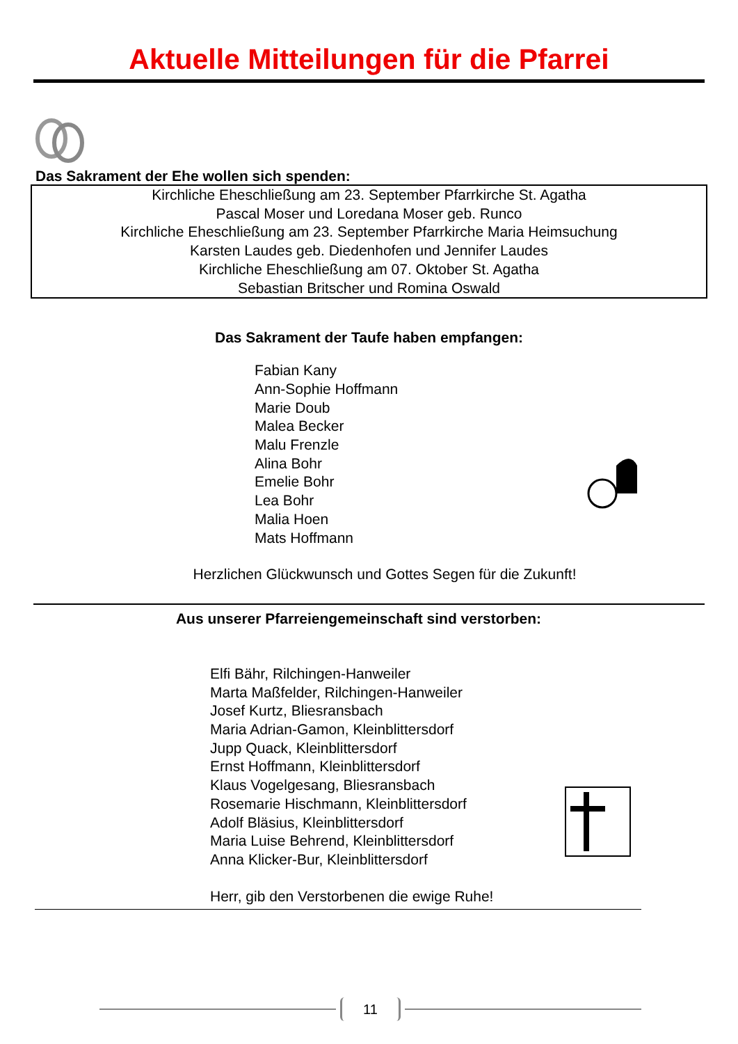Aktuelle Mitteilungen für die Pfarrei
Das Sakrament der Ehe wollen sich spenden:
Kirchliche Eheschließung am 23. September Pfarrkirche St. Agatha
Pascal Moser und Loredana Moser geb. Runco
Kirchliche Eheschließung am 23. September Pfarrkirche Maria Heimsuchung
Karsten Laudes geb. Diedenhofen und Jennifer Laudes
Kirchliche Eheschließung am 07. Oktober St. Agatha
Sebastian Britscher und Romina Oswald
Das Sakrament der Taufe haben empfangen:
Fabian Kany
Ann-Sophie Hoffmann
Marie Doub
Malea Becker
Malu Frenzle
Alina Bohr
Emelie Bohr
Lea Bohr
Malia Hoen
Mats Hoffmann
Herzlichen Glückwunsch und Gottes Segen für die Zukunft!
Aus unserer Pfarreiengemeinschaft sind verstorben:
Elfi Bähr, Rilchingen-Hanweiler
Marta Maßfelder, Rilchingen-Hanweiler
Josef Kurtz, Bliesransbach
Maria Adrian-Gamon, Kleinblittersdorf
Jupp Quack, Kleinblittersdorf
Ernst Hoffmann, Kleinblittersdorf
Klaus Vogelgesang, Bliesransbach
Rosemarie Hischmann, Kleinblittersdorf
Adolf Bläsius, Kleinblittersdorf
Maria Luise Behrend, Kleinblittersdorf
Anna Klicker-Bur, Kleinblittersdorf
Herr, gib den Verstorbenen die ewige Ruhe!
11